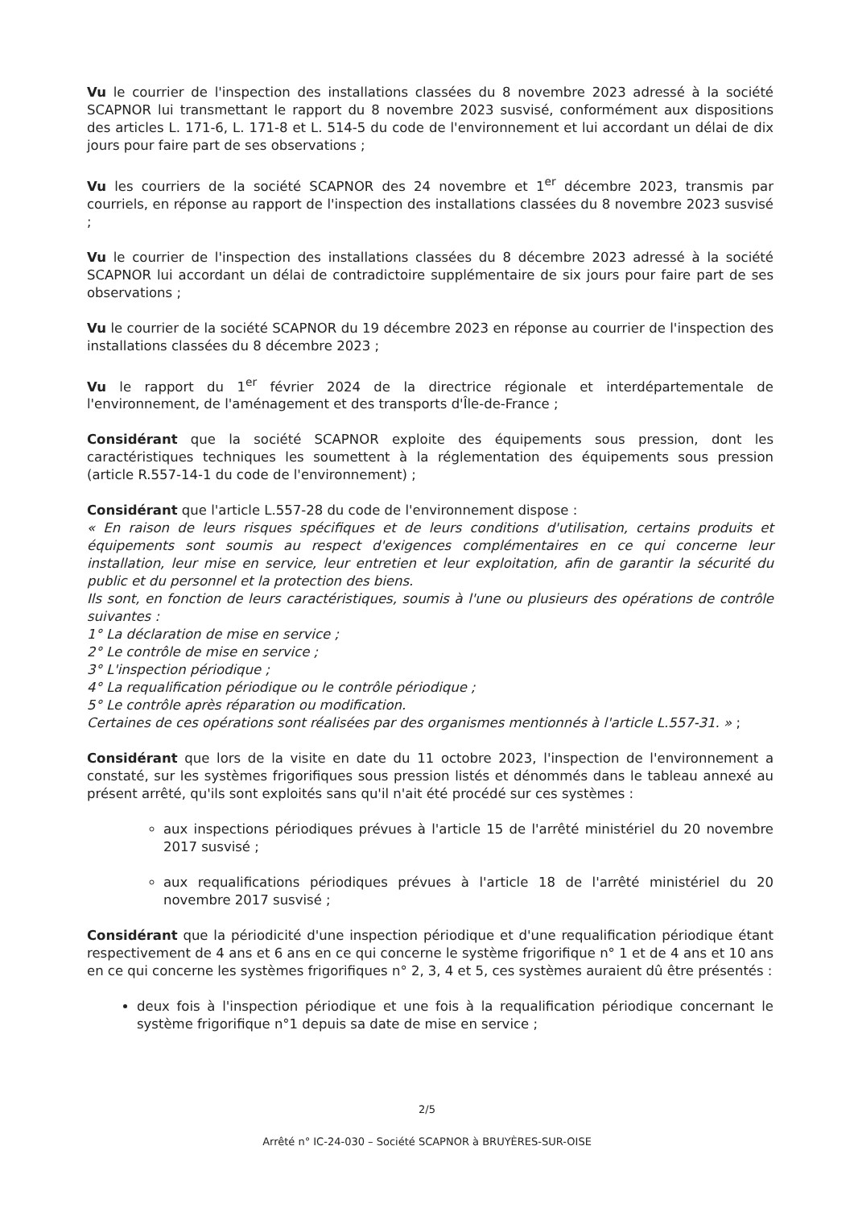Vu le courrier de l'inspection des installations classées du 8 novembre 2023 adressé à la société SCAPNOR lui transmettant le rapport du 8 novembre 2023 susvisé, conformément aux dispositions des articles L. 171-6, L. 171-8 et L. 514-5 du code de l'environnement et lui accordant un délai de dix jours pour faire part de ses observations ;
Vu les courriers de la société SCAPNOR des 24 novembre et 1<sup>er</sup> décembre 2023, transmis par courriels, en réponse au rapport de l'inspection des installations classées du 8 novembre 2023 susvisé ;
Vu le courrier de l'inspection des installations classées du 8 décembre 2023 adressé à la société SCAPNOR lui accordant un délai de contradictoire supplémentaire de six jours pour faire part de ses observations ;
Vu le courrier de la société SCAPNOR du 19 décembre 2023 en réponse au courrier de l'inspection des installations classées du 8 décembre 2023 ;
Vu le rapport du 1<sup>er</sup> février 2024 de la directrice régionale et interdépartementale de l'environnement, de l'aménagement et des transports d'Île-de-France ;
Considérant que la société SCAPNOR exploite des équipements sous pression, dont les caractéristiques techniques les soumettent à la réglementation des équipements sous pression (article R.557-14-1 du code de l'environnement) ;
Considérant que l'article L.557-28 du code de l'environnement dispose :
« En raison de leurs risques spécifiques et de leurs conditions d'utilisation, certains produits et équipements sont soumis au respect d'exigences complémentaires en ce qui concerne leur installation, leur mise en service, leur entretien et leur exploitation, afin de garantir la sécurité du public et du personnel et la protection des biens.
Ils sont, en fonction de leurs caractéristiques, soumis à l'une ou plusieurs des opérations de contrôle suivantes :
1° La déclaration de mise en service ;
2° Le contrôle de mise en service ;
3° L'inspection périodique ;
4° La requalification périodique ou le contrôle périodique ;
5° Le contrôle après réparation ou modification.
Certaines de ces opérations sont réalisées par des organismes mentionnés à l'article L.557-31. » ;
Considérant que lors de la visite en date du 11 octobre 2023, l'inspection de l'environnement a constaté, sur les systèmes frigorifiques sous pression listés et dénommés dans le tableau annexé au présent arrêté, qu'ils sont exploités sans qu'il n'ait été procédé sur ces systèmes :
aux inspections périodiques prévues à l'article 15 de l'arrêté ministériel du 20 novembre 2017 susvisé ;
aux requalifications périodiques prévues à l'article 18 de l'arrêté ministériel du 20 novembre 2017 susvisé ;
Considérant que la périodicité d'une inspection périodique et d'une requalification périodique étant respectivement de 4 ans et 6 ans en ce qui concerne le système frigorifique n° 1 et de 4 ans et 10 ans en ce qui concerne les systèmes frigorifiques n° 2, 3, 4 et 5, ces systèmes auraient dû être présentés :
deux fois à l'inspection périodique et une fois à la requalification périodique concernant le système frigorifique n°1 depuis sa date de mise en service ;
2/5
Arrêté n° IC-24-030 – Société SCAPNOR à BRUYÈRES-SUR-OISE